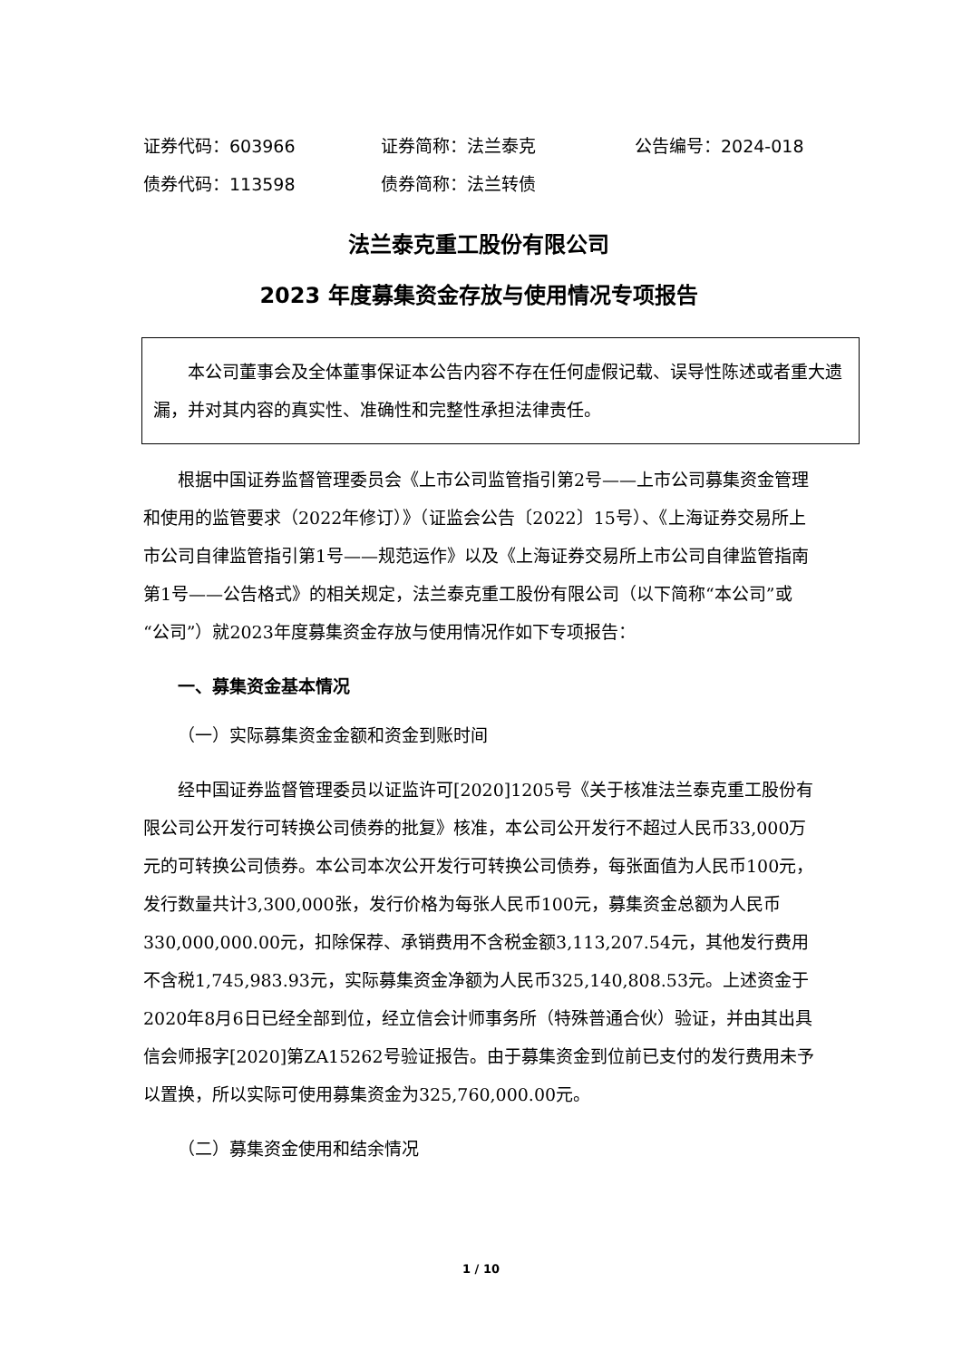证券代码：603966 证券简称：法兰泰克 公告编号：2024-018
债券代码：113598 债券简称：法兰转债
法兰泰克重工股份有限公司
2023 年度募集资金存放与使用情况专项报告
本公司董事会及全体董事保证本公告内容不存在任何虚假记载、误导性陈述或者重大遗漏，并对其内容的真实性、准确性和完整性承担法律责任。
根据中国证券监督管理委员会《上市公司监管指引第2号——上市公司募集资金管理和使用的监管要求（2022年修订）》（证监会公告〔2022〕15号）、《上海证券交易所上市公司自律监管指引第1号——规范运作》以及《上海证券交易所上市公司自律监管指南第1号——公告格式》的相关规定，法兰泰克重工股份有限公司（以下简称“本公司”或“公司”）就2023年度募集资金存放与使用情况作如下专项报告：
一、募集资金基本情况
（一）实际募集资金金额和资金到账时间
经中国证券监督管理委员以证监许可[2020]1205号《关于核准法兰泰克重工股份有限公司公开发行可转换公司债券的批复》核准，本公司公开发行不超过人民币33,000万元的可转换公司债券。本公司本次公开发行可转换公司债券，每张面值为人民币100元，发行数量共计3,300,000张，发行价格为每张人民币100元，募集资金总额为人民币330,000,000.00元，扣除保荐、承销费用不含税金额3,113,207.54元，其他发行费用不含税1,745,983.93元，实际募集资金净额为人民币325,140,808.53元。上述资金于2020年8月6日已经全部到位，经立信会计师事务所（特殊普通合伙）验证，并由其出具信会师报字[2020]第ZA15262号验证报告。由于募集资金到位前已支付的发行费用未予以置换，所以实际可使用募集资金为325,760,000.00元。
（二）募集资金使用和结余情况
1 / 10